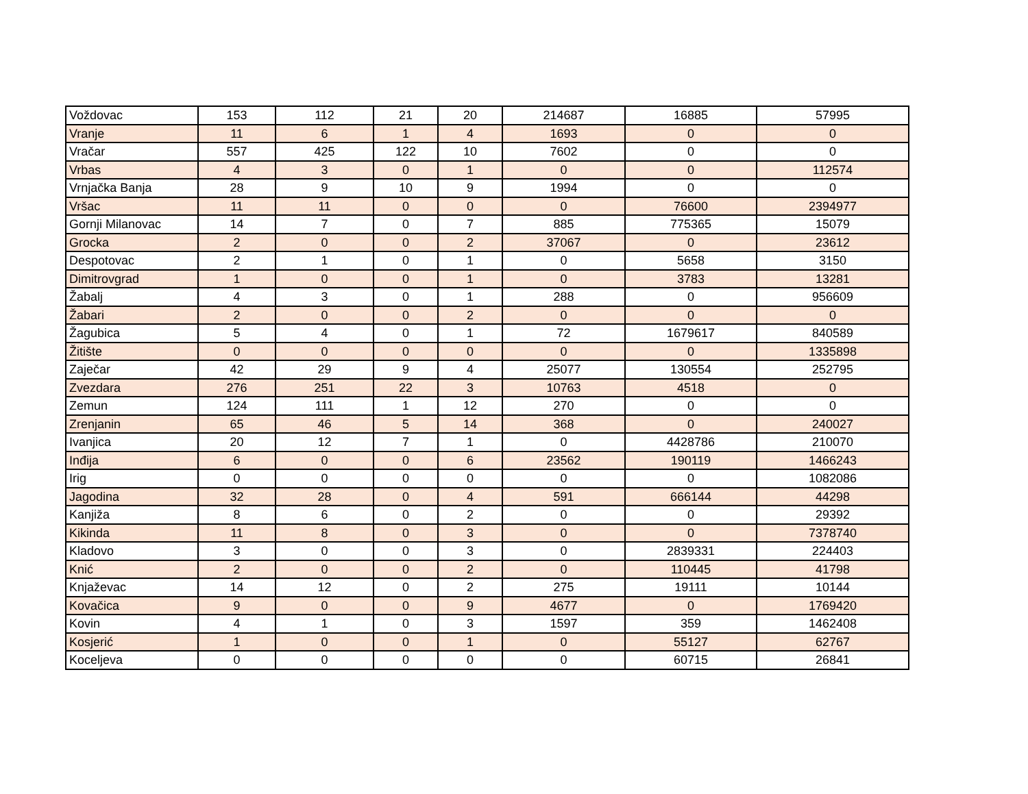| Voždovac | 153 | 112 | 21 | 20 | 214687 | 16885 | 57995 |
| Vranje | 11 | 6 | 1 | 4 | 1693 | 0 | 0 |
| Vračar | 557 | 425 | 122 | 10 | 7602 | 0 | 0 |
| Vrbas | 4 | 3 | 0 | 1 | 0 | 0 | 112574 |
| Vrnjačka Banja | 28 | 9 | 10 | 9 | 1994 | 0 | 0 |
| Vršac | 11 | 11 | 0 | 0 | 0 | 76600 | 2394977 |
| Gornji Milanovac | 14 | 7 | 0 | 7 | 885 | 775365 | 15079 |
| Grocka | 2 | 0 | 0 | 2 | 37067 | 0 | 23612 |
| Despotovac | 2 | 1 | 0 | 1 | 0 | 5658 | 3150 |
| Dimitrovgrad | 1 | 0 | 0 | 1 | 0 | 3783 | 13281 |
| Žabalj | 4 | 3 | 0 | 1 | 288 | 0 | 956609 |
| Žabari | 2 | 0 | 0 | 2 | 0 | 0 | 0 |
| Žagubica | 5 | 4 | 0 | 1 | 72 | 1679617 | 840589 |
| Žitište | 0 | 0 | 0 | 0 | 0 | 0 | 1335898 |
| Zaječar | 42 | 29 | 9 | 4 | 25077 | 130554 | 252795 |
| Zvezdara | 276 | 251 | 22 | 3 | 10763 | 4518 | 0 |
| Zemun | 124 | 111 | 1 | 12 | 270 | 0 | 0 |
| Zrenjanin | 65 | 46 | 5 | 14 | 368 | 0 | 240027 |
| Ivanjica | 20 | 12 | 7 | 1 | 0 | 4428786 | 210070 |
| Inđija | 6 | 0 | 0 | 6 | 23562 | 190119 | 1466243 |
| Irig | 0 | 0 | 0 | 0 | 0 | 0 | 1082086 |
| Jagodina | 32 | 28 | 0 | 4 | 591 | 666144 | 44298 |
| Kanjiža | 8 | 6 | 0 | 2 | 0 | 0 | 29392 |
| Kikinda | 11 | 8 | 0 | 3 | 0 | 0 | 7378740 |
| Kladovo | 3 | 0 | 0 | 3 | 0 | 2839331 | 224403 |
| Knić | 2 | 0 | 0 | 2 | 0 | 110445 | 41798 |
| Knjaževac | 14 | 12 | 0 | 2 | 275 | 19111 | 10144 |
| Kovačica | 9 | 0 | 0 | 9 | 4677 | 0 | 1769420 |
| Kovin | 4 | 1 | 0 | 3 | 1597 | 359 | 1462408 |
| Kosjerić | 1 | 0 | 0 | 1 | 0 | 55127 | 62767 |
| Koceljeva | 0 | 0 | 0 | 0 | 0 | 60715 | 26841 |